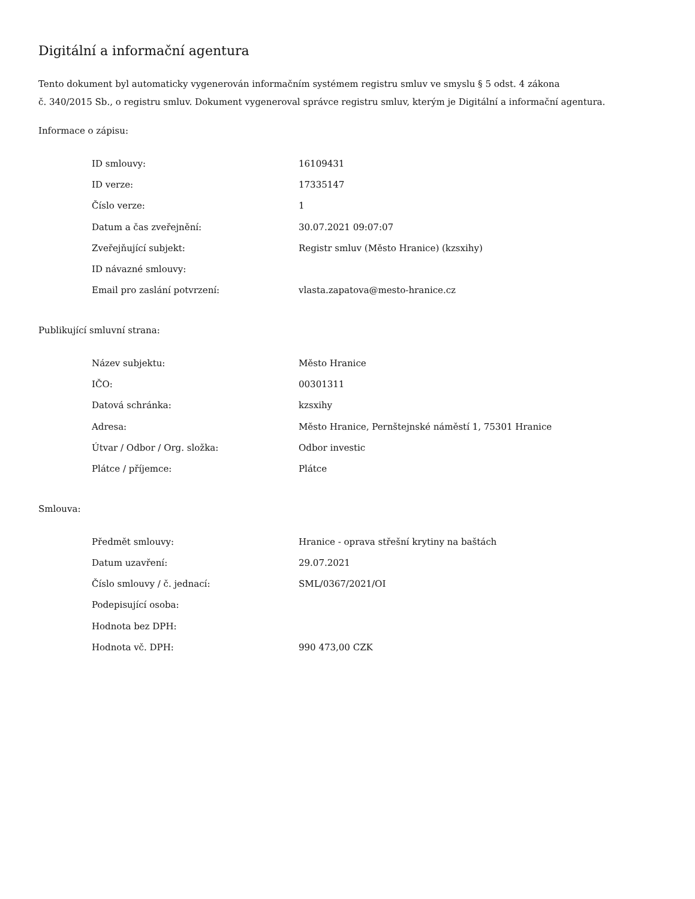Digitální a informační agentura
Tento dokument byl automaticky vygenerován informačním systémem registru smluv ve smyslu § 5 odst. 4 zákona
č. 340/2015 Sb., o registru smluv. Dokument vygeneroval správce registru smluv, kterým je Digitální a informační agentura.
Informace o zápisu:
| ID smlouvy: | 16109431 |
| ID verze: | 17335147 |
| Číslo verze: | 1 |
| Datum a čas zveřejnění: | 30.07.2021 09:07:07 |
| Zveřejňující subjekt: | Registr smluv (Město Hranice) (kzsxihy) |
| ID návazné smlouvy: | |
| Email pro zaslání potvrzení: | vlasta.zapatova@mesto-hranice.cz |
Publikující smluvní strana:
| Název subjektu: | Město Hranice |
| IČO: | 00301311 |
| Datová schránka: | kzsxihy |
| Adresa: | Město Hranice, Pernštejnské náměstí 1, 75301 Hranice |
| Útvar / Odbor / Org. složka: | Odbor investic |
| Plátce / příjemce: | Plátce |
Smlouva:
| Předmět smlouvy: | Hranice - oprava střešní krytiny na baštách |
| Datum uzavření: | 29.07.2021 |
| Číslo smlouvy / č. jednací: | SML/0367/2021/OI |
| Podepisující osoba: | |
| Hodnota bez DPH: | |
| Hodnota vč. DPH: | 990 473,00 CZK |